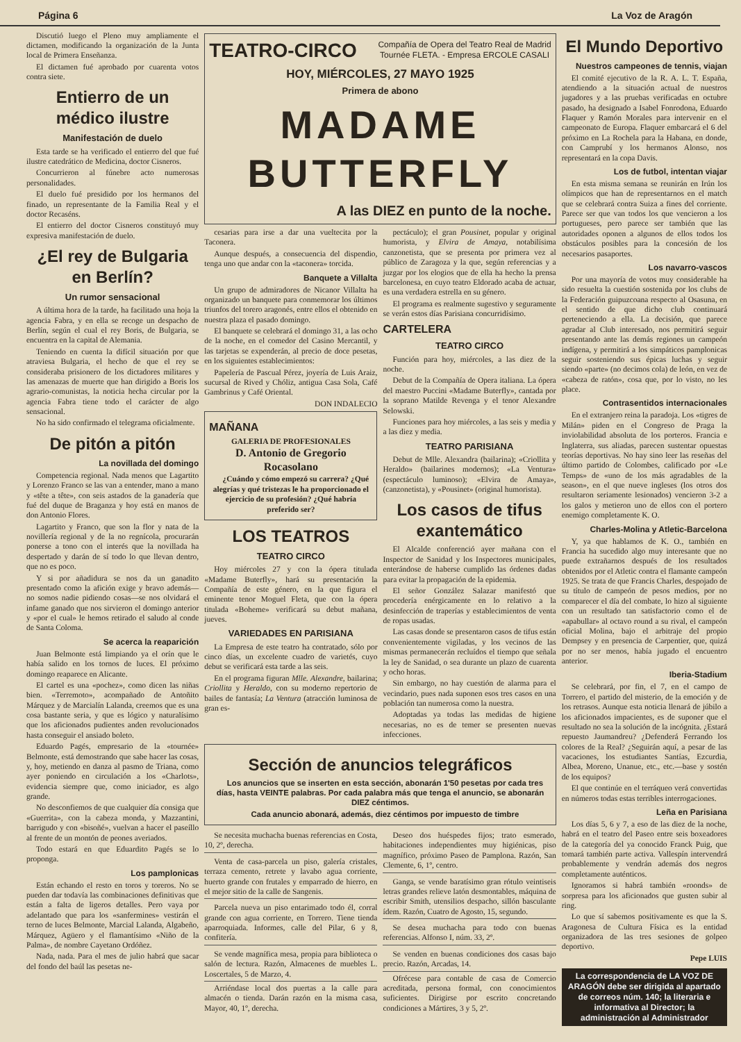Página 6 La Voz de Aragón
Discutió luego el Pleno muy ampliamente el dictamen, modificando la organización de la Junta local de Primera Enseñanza.
El dictamen fué aprobado por cuarenta votos contra siete.
Entierro de un médico ilustre
Manifestación de duelo
Esta tarde se ha verificado el entierro del que fué ilustre catedrático de Medicina, doctor Cisneros.
Concurrieron al fúnebre acto numerosas personalidades.
El duelo fué presidido por los hermanos del finado, un representante de la Familia Real y el doctor Recaséns.
El entierro del doctor Cisneros constituyó muy expresiva manifestación de duelo.
¿El rey de Bulgaria en Berlín?
Un rumor sensacional
A última hora de la tarde, ha facilitado una hoja la agencia Fabra, y en ella se recoge un despacho de Berlín, según el cual el rey Boris, de Bulgaria, se encuentra en la capital de Alemania.
Teniendo en cuenta la difícil situación por que atraviesa Bulgaria, el hecho de que el rey se consideraba prisionero de los dictadores militares y las amenazas de muerte que han dirigido a Boris los agrario-comunistas, la noticia hecha circular por la agencia Fabra tiene todo el carácter de algo sensacional.
No ha sido confirmado el telegrama oficialmente.
De pitón a pitón
La novillada del domingo
Competencia regional. Nada menos que Lagartito y Lorenzo Franco se las van a entender, mano a mano y «tête a tête», con seis astados de la ganadería que fué del duque de Braganza y hoy está en manos de don Antonio Flores.
Lagartito y Franco, que son la flor y nata de la novillería regional y de la no regnícola, procurarán ponerse a tono con el interés que la novillada ha despertado y darán de sí todo lo que llevan dentro, que no es poco.
Y si por añadidura se nos da un ganadito presentado como la afición exige y bravo además—no somos nadie pidiendo cosas—se nos olvidará el infame ganado que nos sirvieron el domingo anterior y «por el cual» le hemos retirado el saludo al conde de Santa Coloma.
Se acerca la reaparición
Juan Belmonte está limpiando ya el orín que le había salido en los tornos de luces. El próximo domingo reaparece en Alicante.
El cartel es una «pochez», como dicen las niñas bien. «Terremoto», acompañado de Antoñito Márquez y de Marcialín Lalanda, creemos que es una cosa bastante seria, y que es lógico y naturalísimo que los aficionados pudientes anden revolucionados hasta conseguir el ansiado boleto.
Eduardo Pagés, empresario de la «tournée» Belmonte, está demostrando que sabe hacer las cosas, y, hoy, metiendo en danza al pasmo de Triana, como ayer poniendo en circulación a los «Charlots», evidencia siempre que, como iniciador, es algo grande.
No desconfiemos de que cualquier día consiga que «Guerrita», con la cabeza monda, y Mazzantini, barrigudo y con «bisoñé», vuelvan a hacer el paseíllo al frente de un montón de peones averiados.
Todo estará en que Eduardito Pagés se lo proponga.
Los pamplonicas
Están echando el resto en toros y toreros. No se pueden dar todavía las combinaciones definitivas que están a falta de ligeros detalles. Pero vaya por adelantado que para los «sanfermines» vestirán el terno de luces Belmonte, Marcial Lalanda, Algabeño, Márquez, Agüero y el flamantísimo «Niño de la Palma», de nombre Cayetano Ordóñez.
Nada, nada. Para el mes de julio habrá que sacar del fondo del baúl las pesetas ne-
TEATRO-CIRCO Compañía de Opera del Teatro Real de Madrid
Tournée FLETA. - Empresa ERCOLE CASALI
HOY, MIÉRCOLES, 27 MAYO 1925
Primera de abono
MADAME BUTTERFLY
A las DIEZ en punto de la noche.
cesarias para irse a dar una vueltecita por la Taconera.
Aunque después, a consecuencia del dispendio, tenga uno que andar con la «taconera» torcida.
Banquete a Villalta
Un grupo de admiradores de Nicanor Villalta ha organizado un banquete para conmemorar los últimos triunfos del torero aragonés, entre ellos el obtenido en nuestra plaza el pasado domingo.
El banquete se celebrará el domingo 31, a las ocho de la noche, en el comedor del Casino Mercantil, y las tarjetas se expenderán, al precio de doce pesetas, en los siguientes establecimientos:
Papelería de Pascual Pérez, joyería de Luis Araiz, sucursal de Rived y Chóliz, antigua Casa Sola, Café Gambrinus y Café Oriental.
DON INDALECIO
MAÑANA
GALERIA DE PROFESIONALES
D. Antonio de Gregorio Rocasolano
¿Cuándo y cómo empezó su carrera? ¿Qué alegrías y qué tristezas le ha proporcionado el ejercicio de su profesión? ¿Qué habría preferido ser?
LOS TEATROS
TEATRO CIRCO
Hoy miércoles 27 y con la ópera titulada «Madame Buterfly», hará su presentación la Compañía de este género, en la que figura el eminente tenor Moguel Fleta, que con la ópera titulada «Boheme» verificará su debut mañana, jueves.
VARIEDADES EN PARISIANA
La Empresa de este teatro ha contratado, sólo por cinco días, un excelente cuadro de varietés, cuyo debut se verificará esta tarde a las seis.
En el programa figuran Mlle. Alexandre, bailarina; Criollita y Heraldo, con su moderno repertorio de bailes de fantasía; La Ventura (atracción luminosa de gran es-
pectáculo); el gran Pousinet, popular y original humorista, y Elvira de Amaya, notabilísima canzonetista, que se presenta por primera vez al público de Zaragoza y la que, según referencias y a juzgar por los elogios que de ella ha hecho la prensa barcelonesa, en cuyo teatro Eldorado acaba de actuar, es una verdadera estrella en su género.
El programa es realmente sugestivo y seguramente se verán estos días Parisiana concurridísimo.
CARTELERA
TEATRO CIRCO
Función para hoy, miércoles, a las diez de la noche.
Debut de la Compañía de Opera italiana. La ópera del maestro Puccini «Madame Buterfly», cantada por la soprano Matilde Revenga y el tenor Alexandre Selowski.
Funciones para hoy miércoles, a las seis y media y a las diez y media.
TEATRO PARISIANA
Debut de Mlle. Alexandra (bailarina); «Criollita y Heraldo» (bailarines modernos); «La Ventura» (espectáculo luminoso); «Elvira de Amaya», (canzonetista), y «Pousinet» (original humorista).
Los casos de tifus exantemático
El Alcalde conferenció ayer mañana con el Inspector de Sanidad y los Inspectores municipales, enterándose de haberse cumplido las órdenes dadas para evitar la propagación de la epidemia.
El señor González Salazar manifestó que procedería enérgicamente en lo relativo a la desinfección de traperías y establecimientos de venta de ropas usadas.
Las casas donde se presentaron casos de tifus están convenientemente vigiladas, y los vecinos de las mismas permanecerán recluídos el tiempo que señala la ley de Sanidad, o sea durante un plazo de cuarenta y ocho horas.
Sin embargo, no hay cuestión de alarma para el vecindario, pues nada suponen esos tres casos en una población tan numerosa como la nuestra.
Adoptadas ya todas las medidas de higiene necesarias, no es de temer se presenten nuevas infecciones.
Sección de anuncios telegráficos
Los anuncios que se inserten en esta sección, abonarán 1'50 pesetas por cada tres días, hasta VEINTE palabras. Por cada palabra más que tenga el anuncio, se abonarán DIEZ céntimos.
Cada anuncio abonará, además, diez céntimos por impuesto de timbre
Se necesita muchacha buenas referencias en Costa, 10, 2º, derecha.
Venta de casa-parcela un piso, galería cristales, terraza cemento, retrete y lavabo agua corriente, huerto grande con frutales y emparrado de hierro, en el mejor sitio de la calle de Sangenis.
Parcela nueva un piso entarimado todo él, corral grande con agua corriente, en Torrero. Tiene tienda aparroquiada. Informes, calle del Pilar, 6 y 8, confitería.
Se vende magnífica mesa, propia para biblioteca o salón de lectura. Razón, Almacenes de muebles L. Loscertales, 5 de Marzo, 4.
Arriéndase local dos puertas a la calle para almacén o tienda. Darán razón en la misma casa, Mayor, 40, 1º, derecha.
Deseo dos huéspedes fijos; trato esmerado, habitaciones independientes muy higiénicas, piso magnífico, próximo Paseo de Pamplona. Razón, San Clemente, 6, 1º, centro.
Ganga, se vende baratísimo gran rótulo veintiseis letras grandes relieve latón desmontables, máquina de escribir Smith, utensilios despacho, sillón basculante ídem. Razón, Cuatro de Agosto, 15, segundo.
Se desea muchacha para todo con buenas referencias. Alfonso I, núm. 33, 2º.
Se venden en buenas condiciones dos casas bajo precio. Razón, Arcadas, 14.
Ofrécese para contable de casa de Comercio acreditada, persona formal, con conocimientos suficientes. Dirigirse por escrito concretando condiciones a Mártires, 3 y 5, 2º.
El Mundo Deportivo
Nuestros campeones de tennis, viajan
El comité ejecutivo de la R. A. L. T. España, atendiendo a la situación actual de nuestros jugadores y a las pruebas verificadas en octubre pasado, ha designado a Isabel Fonrodona, Eduardo Flaquer y Ramón Morales para intervenir en el campeonato de Europa. Flaquer embarcará el 6 del próximo en La Rochela para la Habana, en donde, con Camprubí y los hermanos Alonso, nos representará en la copa Davis.
Los de futbol, intentan viajar
En esta misma semana se reunirán en Irún los olímpicos que han de representarnos en el match que se celebrará contra Suiza a fines del corriente. Parece ser que van todos los que vencieron a los portugueses, pero parece ser también que las autoridades oponen a algunos de ellos todos los obstáculos posibles para la concesión de los necesarios pasaportes.
Los navarro-vascos
Por una mayoría de votos muy considerable ha sido resuelta la cuestión sostenida por los clubs de la Federación guipuzcoana respecto al Osasuna, en el sentido de que dicho club continuará perteneciendo a ella. La decisión, que parece agradar al Club interesado, nos permitirá seguir presentando ante las demás regiones un campeón indígena, y permitirá a los simpáticos pamplonicas seguir sosteniendo sus épicas luchas y seguir siendo «parte» (no decimos cola) de león, en vez de «cabeza de ratón», cosa que, por lo visto, no les place.
Contrasentidos internacionales
En el extranjero reina la paradoja. Los «tigres de Milán» piden en el Congreso de Praga la inviolabilidad absoluta de los porteros. Francia e Inglaterra, sus aliadas, parecen sustentar opuestas teorías deportivas. No hay sino leer las reseñas del último partido de Colombes, calificado por «Le Temps» de «uno de los más agradables de la season», en el que nueve ingleses (los otros dos resultaron seriamente lesionados) vencieron 3-2 a los galos y metieron uno de ellos con el portero enemigo completamente K. O.
Charles-Molina y Atletic-Barcelona
Y, ya que hablamos de K. O., también en Francia ha sucedido algo muy interesante que no puede extrañarnos después de los resultados obtenidos por el Atletic contra el flamante campeón 1925. Se trata de que Francis Charles, despojado de su título de campeón de pesos medios, por no comparecer el día del combate, lo hizo al siguiente con un resultado tan satisfactorio como el de «apabullar» al octavo round a su rival, el campeón oficial Molina, bajo el arbitraje del propio Dempsey y en presencia de Carpentier, que, quizá por no ser menos, había jugado el encuentro anterior.
Iberia-Stadium
Se celebrará, por fin, el 7, en el campo de Torrero, el partido del misterio, de la emoción y de los retrasos. Aunque esta noticia llenará de júbilo a los aficionados impacientes, es de suponer que el resultado no sea la solución de la incógnita. ¿Estará repuesto Jaumandreu? ¿Defenderá Ferrando los colores de la Real? ¿Seguirán aquí, a pesar de las vacaciones, los estudiantes Santías, Ezcurdia, Albea, Moreno, Unanue, etc., etc.—base y sostén de los equipos?
El que continúe en el terráqueo verá convertidas en números todas estas terribles interrogaciones.
Leña en Parisiana
Los días 5, 6 y 7, a eso de las diez de la noche, habrá en el teatro del Paseo entre seis boxeadores de la categoría del ya conocido Franck Puig, que tomará también parte activa. Vallespín intervendrá probablemente y vendrán además dos negros completamente auténticos.
Ignoramos si habrá también «roonds» de sorpresa para los aficionados que gusten subir al ring.
Lo que sí sabemos positivamente es que la S. Aragonesa de Cultura Física es la entidad organizadora de las tres sesiones de golpeo deportivo.
Pepe LUIS
La correspondencia de LA VOZ DE ARAGÓN debe ser dirigida al apartado de correos núm. 140; la literaria e informativa al Director; la administración al Administrador